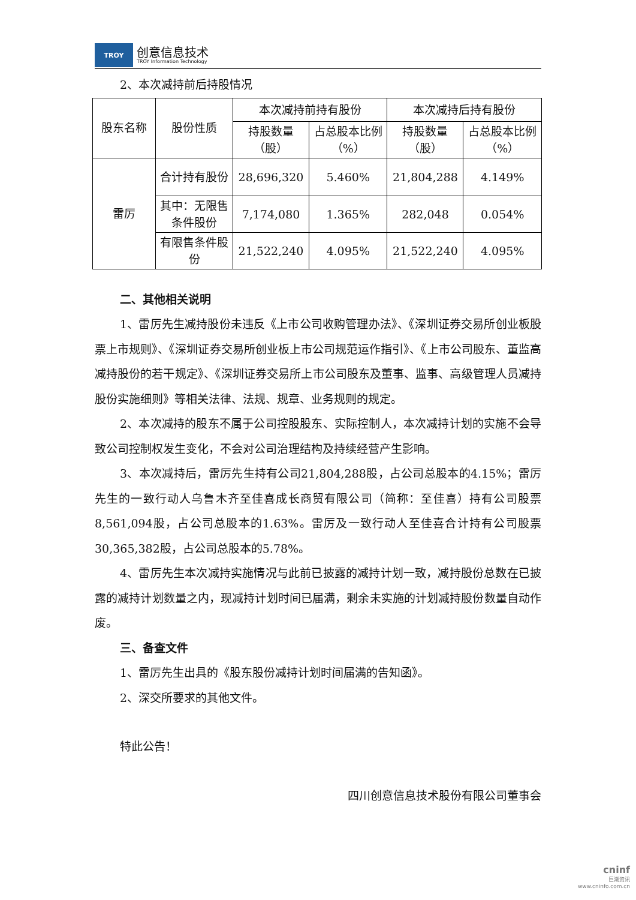TROY
创意信息技术
TROY Information Technology
2、本次减持前后持股情况
| 股东名称 | 股份性质 | 本次减持前持有股份 | | 本次减持后持有股份 | |
| | | 持股数量（股） | 占总股本比例（%） | 持股数量（股） | 占总股本比例（%） |
| 雷厉 | 合计持有股份 | 28,696,320 | 5.460% | 21,804,288 | 4.149% |
| | 其中：无限售条件股份 | 7,174,080 | 1.365% | 282,048 | 0.054% |
| | 有限售条件股份 | 21,522,240 | 4.095% | 21,522,240 | 4.095% |
二、其他相关说明
1、雷厉先生减持股份未违反《上市公司收购管理办法》、《深圳证券交易所创业板股票上市规则》、《深圳证券交易所创业板上市公司规范运作指引》、《上市公司股东、董监高减持股份的若干规定》、《深圳证券交易所上市公司股东及董事、监事、高级管理人员减持股份实施细则》等相关法律、法规、规章、业务规则的规定。
2、本次减持的股东不属于公司控股股东、实际控制人，本次减持计划的实施不会导致公司控制权发生变化，不会对公司治理结构及持续经营产生影响。
3、本次减持后，雷厉先生持有公司21,804,288股，占公司总股本的4.15%；雷厉先生的一致行动人乌鲁木齐至佳喜成长商贸有限公司（简称：至佳喜）持有公司股票8,561,094股，占公司总股本的1.63%。雷厉及一致行动人至佳喜合计持有公司股票30,365,382股，占公司总股本的5.78%。
4、雷厉先生本次减持实施情况与此前已披露的减持计划一致，减持股份总数在已披露的减持计划数量之内，现减持计划时间已届满，剩余未实施的计划减持股份数量自动作废。
三、备查文件
1、雷厉先生出具的《股东股份减持计划时间届满的告知函》。
2、深交所要求的其他文件。
特此公告！
四川创意信息技术股份有限公司董事会
cninf
巨潮资讯
www.cninfo.com.cn